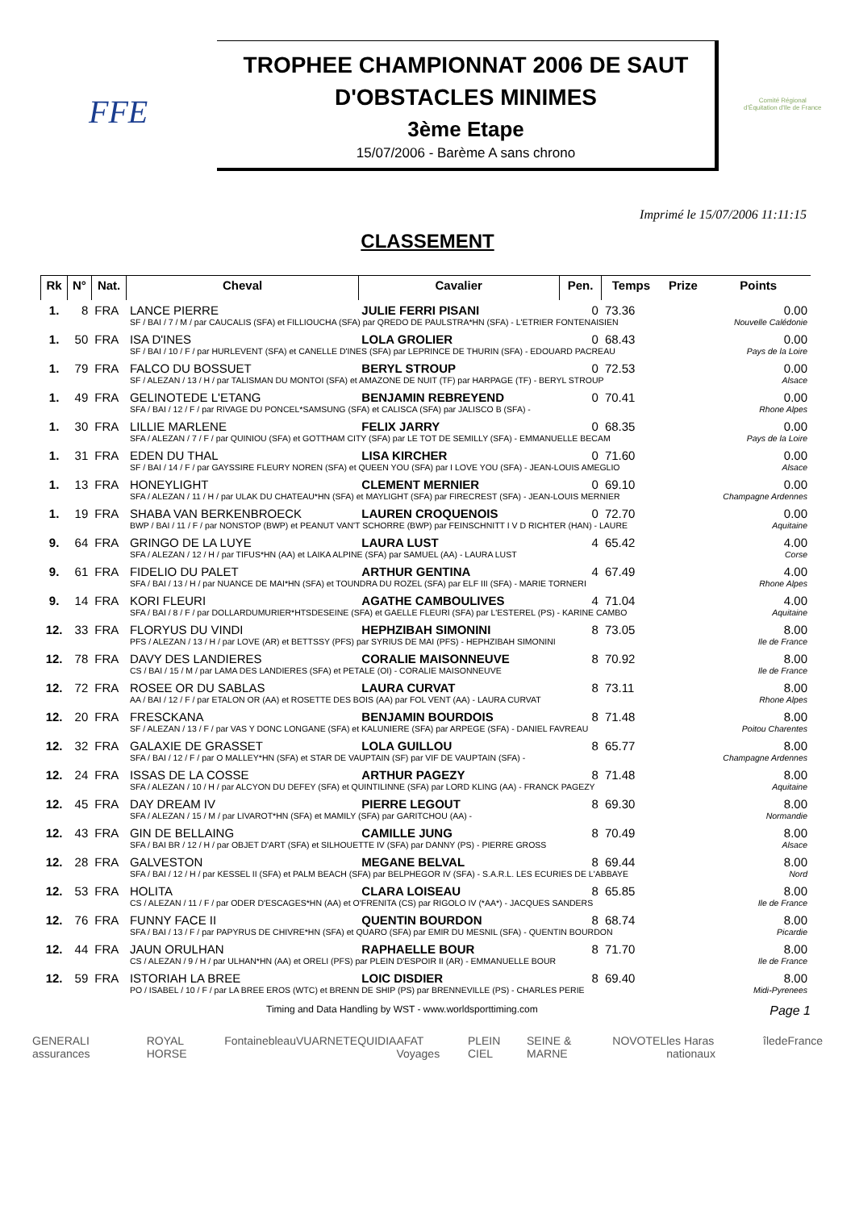FFE
TROPHEE CHAMPIONNAT 2006 DE SAUT D'OBSTACLES MINIMES
3ème Etape
15/07/2006 - Barème A sans chrono
Comité Régional d'Équitation d'Ile de France
Imprimé le 15/07/2006 11:11:15
CLASSEMENT
| Rk | N° | Nat. | Cheval | Cavalier | Pen. | Temps | Prize | Points |
| --- | --- | --- | --- | --- | --- | --- | --- | --- |
| 1. | 8 | FRA | LANCE PIERRE | JULIE FERRI PISANI | 0 | 73.36 | | 0.00 |
| | | | SF / BAI / 7 / M / par CAUCALIS (SFA) et FILLIOUCHA (SFA) par QREDO DE PAULSTRA*HN (SFA) - L'ETRIER FONTENAISIEN | | | | | Nouvelle Calédonie |
| 1. | 50 | FRA | ISA D'INES | LOLA GROLIER | 0 | 68.43 | | 0.00 |
| | | | SF / BAI / 10 / F / par HURLEVENT (SFA) et CANELLE D'INES (SFA) par LEPRINCE DE THURIN (SFA) - EDOUARD PACREAU | | | | | Pays de la Loire |
| 1. | 79 | FRA | FALCO DU BOSSUET | BERYL STROUP | 0 | 72.53 | | 0.00 |
| | | | SF / ALEZAN / 13 / H / par TALISMAN DU MONTOI (SFA) et AMAZONE DE NUIT (TF) par HARPAGE (TF) - BERYL STROUP | | | | | Alsace |
| 1. | 49 | FRA | GELINOTEDE L'ETANG | BENJAMIN REBREYEND | 0 | 70.41 | | 0.00 |
| | | | SFA / BAI / 12 / F / par RIVAGE DU PONCEL*SAMSUNG (SFA) et CALISCA (SFA) par JALISCO B (SFA) - | | | | | Rhone Alpes |
| 1. | 30 | FRA | LILLIE MARLENE | FELIX JARRY | 0 | 68.35 | | 0.00 |
| | | | SFA / ALEZAN / 7 / F / par QUINIOU (SFA) et GOTTHAM CITY (SFA) par LE TOT DE SEMILLY (SFA) - EMMANUELLE BECAM | | | | | Pays de la Loire |
| 1. | 31 | FRA | EDEN DU THAL | LISA KIRCHER | 0 | 71.60 | | 0.00 |
| | | | SF / BAI / 14 / F / par GAYSSIRE FLEURY NOREN (SFA) et QUEEN YOU (SFA) par I LOVE YOU (SFA) - JEAN-LOUIS AMEGLIO | | | | | Alsace |
| 1. | 13 | FRA | HONEYLIGHT | CLEMENT MERNIER | 0 | 69.10 | | 0.00 |
| | | | SFA / ALEZAN / 11 / H / par ULAK DU CHATEAU*HN (SFA) et MAYLIGHT (SFA) par FIRECREST (SFA) - JEAN-LOUIS MERNIER | | | | | Champagne Ardennes |
| 1. | 19 | FRA | SHABA VAN BERKENBROECK | LAUREN CROQUENOIS | 0 | 72.70 | | 0.00 |
| | | | BWP / BAI / 11 / F / par NONSTOP (BWP) et PEANUT VAN'T SCHORRE (BWP) par FEINSCHNITT I V D RICHTER (HAN) - LAURE | | | | | Aquitaine |
| 9. | 64 | FRA | GRINGO DE LA LUYE | LAURA LUST | 4 | 65.42 | | 4.00 |
| | | | SFA / ALEZAN / 12 / H / par TIFUS*HN (AA) et LAIKA ALPINE (SFA) par SAMUEL (AA) - LAURA LUST | | | | | Corse |
| 9. | 61 | FRA | FIDELIO DU PALET | ARTHUR GENTINA | 4 | 67.49 | | 4.00 |
| | | | SFA / BAI / 13 / H / par NUANCE DE MAI*HN (SFA) et TOUNDRA DU ROZEL (SFA) par ELF III (SFA) - MARIE TORNERI | | | | | Rhone Alpes |
| 9. | 14 | FRA | KORI FLEURI | AGATHE CAMBOULIVES | 4 | 71.04 | | 4.00 |
| | | | SFA / BAI / 8 / F / par DOLLARDUMURIER*HTSDESEINE (SFA) et GAELLE FLEURI (SFA) par L'ESTEREL (PS) - KARINE CAMBO | | | | | Aquitaine |
| 12. | 33 | FRA | FLORYUS DU VINDI | HEPHZIBAH SIMONINI | 8 | 73.05 | | 8.00 |
| | | | PFS / ALEZAN / 13 / H / par LOVE (AR) et BETTSSY (PFS) par SYRIUS DE MAI (PFS) - HEPHZIBAH SIMONINI | | | | | Ile de France |
| 12. | 78 | FRA | DAVY DES LANDIERES | CORALIE MAISONNEUVE | 8 | 70.92 | | 8.00 |
| | | | CS / BAI / 15 / M / par LAMA DES LANDIERES (SFA) et PETALE (OI) - CORALIE MAISONNEUVE | | | | | Ile de France |
| 12. | 72 | FRA | ROSEE OR DU SABLAS | LAURA CURVAT | 8 | 73.11 | | 8.00 |
| | | | AA / BAI / 12 / F / par ETALON OR (AA) et ROSETTE DES BOIS (AA) par FOL VENT (AA) - LAURA CURVAT | | | | | Rhone Alpes |
| 12. | 20 | FRA | FRESCKANA | BENJAMIN BOURDOIS | 8 | 71.48 | | 8.00 |
| | | | SF / ALEZAN / 13 / F / par VAS Y DONC LONGANE (SFA) et KALUNIERE (SFA) par ARPEGE (SFA) - DANIEL FAVREAU | | | | | Poitou Charentes |
| 12. | 32 | FRA | GALAXIE DE GRASSET | LOLA GUILLOU | 8 | 65.77 | | 8.00 |
| | | | SFA / BAI / 12 / F / par O MALLEY*HN (SFA) et STAR DE VAUPTAIN (SF) par VIF DE VAUPTAIN (SFA) - | | | | | Champagne Ardennes |
| 12. | 24 | FRA | ISSAS DE LA COSSE | ARTHUR PAGEZY | 8 | 71.48 | | 8.00 |
| | | | SFA / ALEZAN / 10 / H / par ALCYON DU DEFEY (SFA) et QUINTILINNE (SFA) par LORD KLING (AA) - FRANCK PAGEZY | | | | | Aquitaine |
| 12. | 45 | FRA | DAY DREAM IV | PIERRE LEGOUT | 8 | 69.30 | | 8.00 |
| | | | SFA / ALEZAN / 15 / M / par LIVAROT*HN (SFA) et MAMILY (SFA) par GARITCHOU (AA) - | | | | | Normandie |
| 12. | 43 | FRA | GIN DE BELLAING | CAMILLE JUNG | 8 | 70.49 | | 8.00 |
| | | | SFA / BAI BR / 12 / H / par OBJET D'ART (SFA) et SILHOUETTE IV (SFA) par DANNY (PS) - PIERRE GROSS | | | | | Alsace |
| 12. | 28 | FRA | GALVESTON | MEGANE BELVAL | 8 | 69.44 | | 8.00 |
| | | | SFA / BAI / 12 / H / par KESSEL II (SFA) et PALM BEACH (SFA) par BELPHEGOR IV (SFA) - S.A.R.L. LES ECURIES DE L'ABBAYE | | | | | Nord |
| 12. | 53 | FRA | HOLITA | CLARA LOISEAU | 8 | 65.85 | | 8.00 |
| | | | CS / ALEZAN / 11 / F / par ODER D'ESCAGES*HN (AA) et O'FRENITA (CS) par RIGOLO IV (*AA*) - JACQUES SANDERS | | | | | Ile de France |
| 12. | 76 | FRA | FUNNY FACE II | QUENTIN BOURDON | 8 | 68.74 | | 8.00 |
| | | | SFA / BAI / 13 / F / par PAPYRUS DE CHIVRE*HN (SFA) et QUARO (SFA) par EMIR DU MESNIL (SFA) - QUENTIN BOURDON | | | | | Picardie |
| 12. | 44 | FRA | JAUN ORULHAN | RAPHAELLE BOUR | 8 | 71.70 | | 8.00 |
| | | | CS / ALEZAN / 9 / H / par ULHAN*HN (AA) et ORELI (PFS) par PLEIN D'ESPOIR II (AR) - EMMANUELLE BOUR | | | | | Ile de France |
| 12. | 59 | FRA | ISTORIAH LA BREE | LOIC DISDIER | 8 | 69.40 | | 8.00 |
| | | | PO / ISABEL / 10 / F / par LA BREE EROS (WTC) et BRENN DE SHIP (PS) par BRENNEVILLE (PS) - CHARLES PERIE | | | | | Midi-Pyrenees |
Timing and Data Handling by WST - www.worldsporttiming.com Page 1
GENERALI assurances ROYAL HORSE Fontainebleau VUARNET EQUIDIA AFAT Voyages PLEIN CIEL SEINE & MARNE NOVOTEL les Haras nationaux îledeFrance